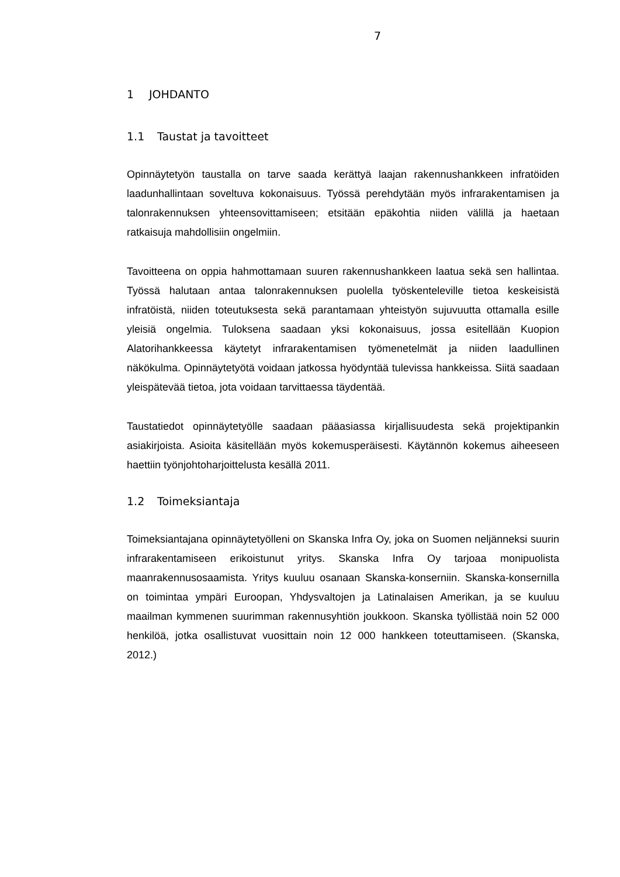7
1 JOHDANTO
1.1 Taustat ja tavoitteet
Opinnäytetyön taustalla on tarve saada kerättyä laajan rakennushankkeen infratöiden laadunhallintaan soveltuva kokonaisuus. Työssä perehdytään myös infrarakentami­sen ja talonrakennuksen yhteensovittamiseen; etsitään epäkohtia niiden välillä ja haetaan ratkaisuja mahdollisiin ongelmiin.
Tavoitteena on oppia hahmottamaan suuren rakennushankkeen laatua sekä sen hal­lintaa. Työssä halutaan antaa talonrakennuksen puolella työskenteleville tietoa kes­keisistä infratöistä, niiden toteutuksesta sekä parantamaan yhteistyön sujuvuutta ot­tamalla esille yleisiä ongelmia. Tuloksena saadaan yksi kokonaisuus, jossa esitellään Kuopion Alatorihankkeessa käytetyt infrarakentamisen työmenetelmät ja niiden laa­dullinen näkökulma. Opinnäytetyötä voidaan jatkossa hyödyntää tulevissa hankkeis­sa. Siitä saadaan yleispätevää tietoa, jota voidaan tarvittaessa täydentää.
Taustatiedot opinnäytetyölle saadaan pääasiassa kirjallisuudesta sekä projektipankin asiakirjoista. Asioita käsitellään myös kokemusperäisesti. Käytännön kokemus aihee­seen haettiin työnjohtoharjoittelusta kesällä 2011.
1.2 Toimeksiantaja
Toimeksiantajana opinnäytetyölleni on Skanska Infra Oy, joka on Suomen neljännek­si suurin infrarakentamiseen erikoistunut yritys. Skanska Infra Oy tarjoaa monipuolis­ta maanrakennusosaamista. Yritys kuuluu osanaan Skanska-konserniin. Skanska-konsernilla on toimintaa ympäri Euroopan, Yhdysvaltojen ja Latinalaisen Amerikan, ja se kuuluu maailman kymmenen suurimman rakennusyhtiön joukkoon. Skanska työl­listää noin 52 000 henkilöä, jotka osallistuvat vuosittain noin 12 000 hankkeen toteut­tamiseen. (Skanska, 2012.)